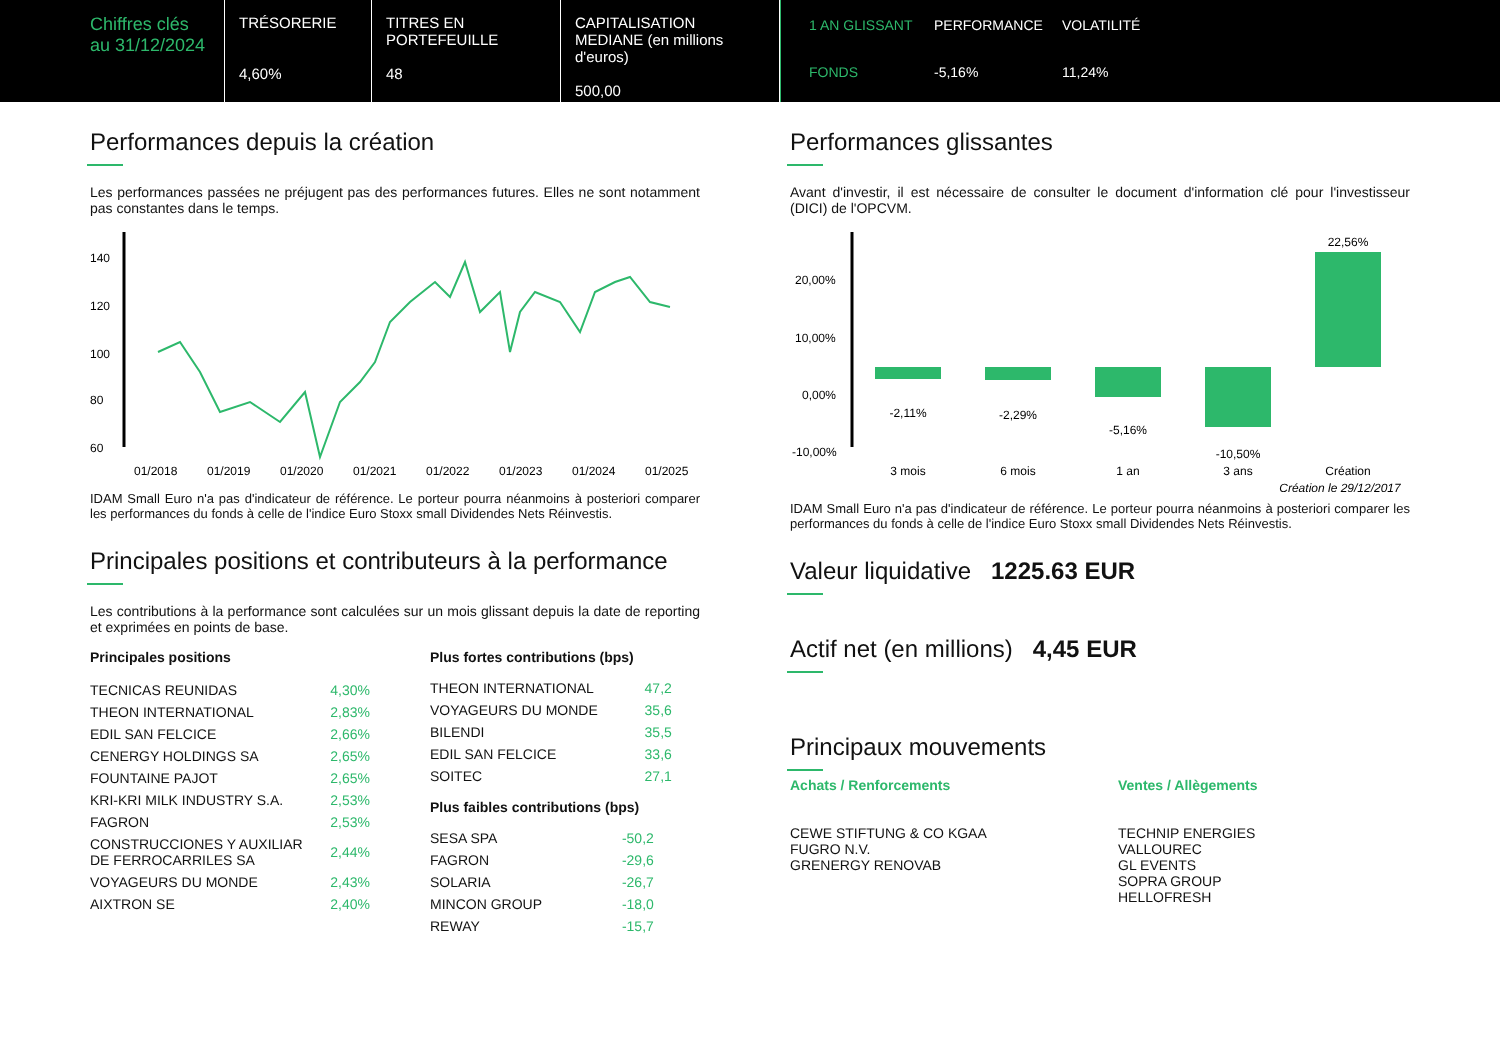Chiffres clés au 31/12/2024
TRÉSORERIE
4,60%
TITRES EN PORTEFEUILLE
48
CAPITALISATION MEDIANE (en millions d'euros)
500,00
| 1 AN GLISSANT | PERFORMANCE | VOLATILITÉ |
| FONDS | -5,16% | 11,24% |
Performances depuis la création
Les performances passées ne préjugent pas des performances futures. Elles ne sont notamment pas constantes dans le temps.
140
120
100
80
60
01/2018
01/2019
01/2020
01/2021
01/2022
01/2023
01/2024
01/2025
IDAM Small Euro n'a pas d'indicateur de référence. Le porteur pourra néanmoins à posteriori comparer les performances du fonds à celle de l'indice Euro Stoxx small Dividendes Nets Réinvestis.
Principales positions et contributeurs à la performance
Les contributions à la performance sont calculées sur un mois glissant depuis la date de reporting et exprimées en points de base.
Principales positions
| TECNICAS REUNIDAS | 4,30% |
| THEON INTERNATIONAL | 2,83% |
| EDIL SAN FELCICE | 2,66% |
| CENERGY HOLDINGS SA | 2,65% |
| FOUNTAINE PAJOT | 2,65% |
| KRI-KRI MILK INDUSTRY S.A. | 2,53% |
| FAGRON | 2,53% |
| CONSTRUCCIONES Y AUXILIAR DE FERROCARRILES SA | 2,44% |
| VOYAGEURS DU MONDE | 2,43% |
| AIXTRON SE | 2,40% |
Plus fortes contributions (bps)
| THEON INTERNATIONAL | 47,2 |
| VOYAGEURS DU MONDE | 35,6 |
| BILENDI | 35,5 |
| EDIL SAN FELCICE | 33,6 |
| SOITEC | 27,1 |
Plus faibles contributions (bps)
| SESA SPA | -50,2 |
| FAGRON | -29,6 |
| SOLARIA | -26,7 |
| MINCON GROUP | -18,0 |
| REWAY | -15,7 |
Performances glissantes
Avant d'investir, il est nécessaire de consulter le document d'information clé pour l'investisseur (DICI) de l'OPCVM.
20,00%
10,00%
0,00%
-10,00%
-2,11%
-2,29%
-5,16%
-10,50%
22,56%
3 mois
6 mois
1 an
3 ans
Création
Création le 29/12/2017
IDAM Small Euro n'a pas d'indicateur de référence. Le porteur pourra néanmoins à posteriori comparer les performances du fonds à celle de l'indice Euro Stoxx small Dividendes Nets Réinvestis.
Valeur liquidative 1225.63 EUR
Actif net (en millions) 4,45 EUR
Principaux mouvements
Achats / Renforcements
CEWE STIFTUNG & CO KGAA
FUGRO N.V.
GRENERGY RENOVAB
Ventes / Allègements
TECHNIP ENERGIES
VALLOUREC
GL EVENTS
SOPRA GROUP
HELLOFRESH